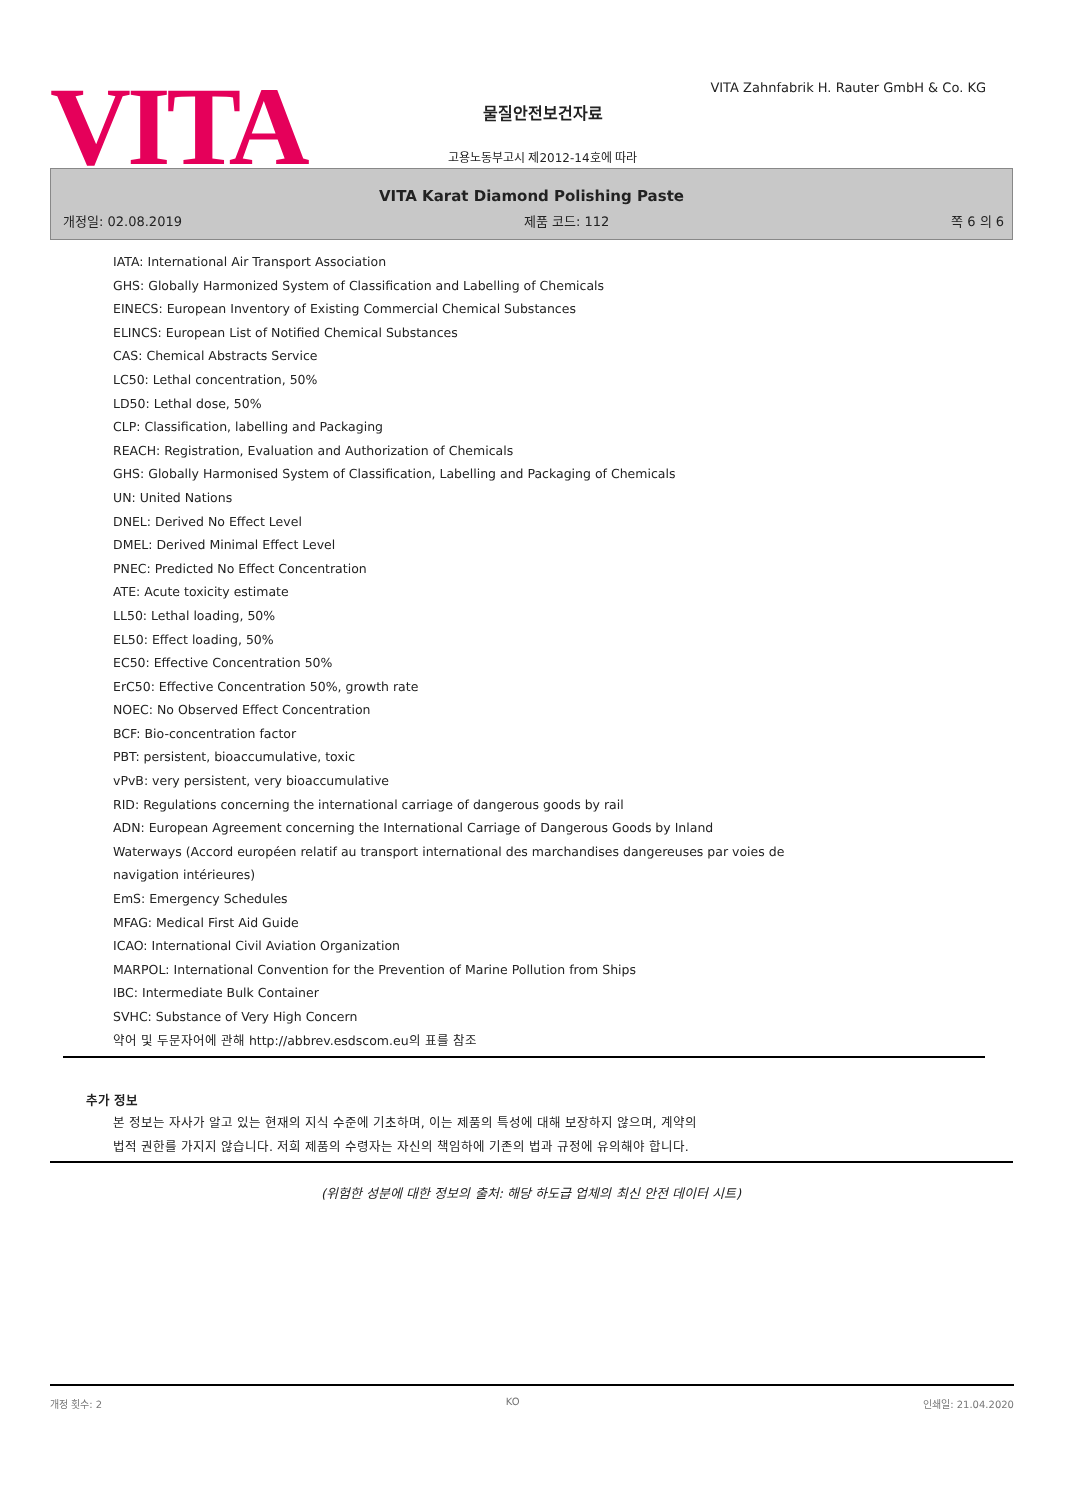VITA
물질안전보건자료
VITA Zahnfabrik H. Rauter GmbH & Co. KG
고용노동부고시 제2012-14호에 따라
VITA Karat Diamond Polishing Paste
개정일: 02.08.2019 제품 코드: 112 쪽 6 의 6
IATA: International Air Transport Association
GHS: Globally Harmonized System of Classification and Labelling of Chemicals
EINECS: European Inventory of Existing Commercial Chemical Substances
ELINCS: European List of Notified Chemical Substances
CAS: Chemical Abstracts Service
LC50: Lethal concentration, 50%
LD50: Lethal dose, 50%
CLP: Classification, labelling and Packaging
REACH: Registration, Evaluation and Authorization of Chemicals
GHS: Globally Harmonised System of Classification, Labelling and Packaging of Chemicals
UN: United Nations
DNEL: Derived No Effect Level
DMEL: Derived Minimal Effect Level
PNEC: Predicted No Effect Concentration
ATE: Acute toxicity estimate
LL50: Lethal loading, 50%
EL50: Effect loading, 50%
EC50: Effective Concentration 50%
ErC50: Effective Concentration 50%, growth rate
NOEC: No Observed Effect Concentration
BCF: Bio-concentration factor
PBT: persistent, bioaccumulative, toxic
vPvB: very persistent, very bioaccumulative
RID: Regulations concerning the international carriage of dangerous goods by rail
ADN: European Agreement concerning the International Carriage of Dangerous Goods by Inland
Waterways (Accord européen relatif au transport international des marchandises dangereuses par voies de
navigation intérieures)
EmS: Emergency Schedules
MFAG: Medical First Aid Guide
ICAO: International Civil Aviation Organization
MARPOL: International Convention for the Prevention of Marine Pollution from Ships
IBC: Intermediate Bulk Container
SVHC: Substance of Very High Concern
약어 및 두문자어에 관해 http://abbrev.esdscom.eu의 표를 참조
추가 정보
본 정보는 자사가 알고 있는 현재의 지식 수준에 기초하며, 이는 제품의 특성에 대해 보장하지 않으며, 계약의
법적 권한를 가지지 않습니다. 저희 제품의 수령자는 자신의 책임하에 기존의 법과 규정에 유의해야 합니다.
(위험한 성분에 대한 정보의 출처: 해당 하도급 업체의 최신 안전 데이터 시트)
개정 횟수: 2 KO 인쇄일: 21.04.2020